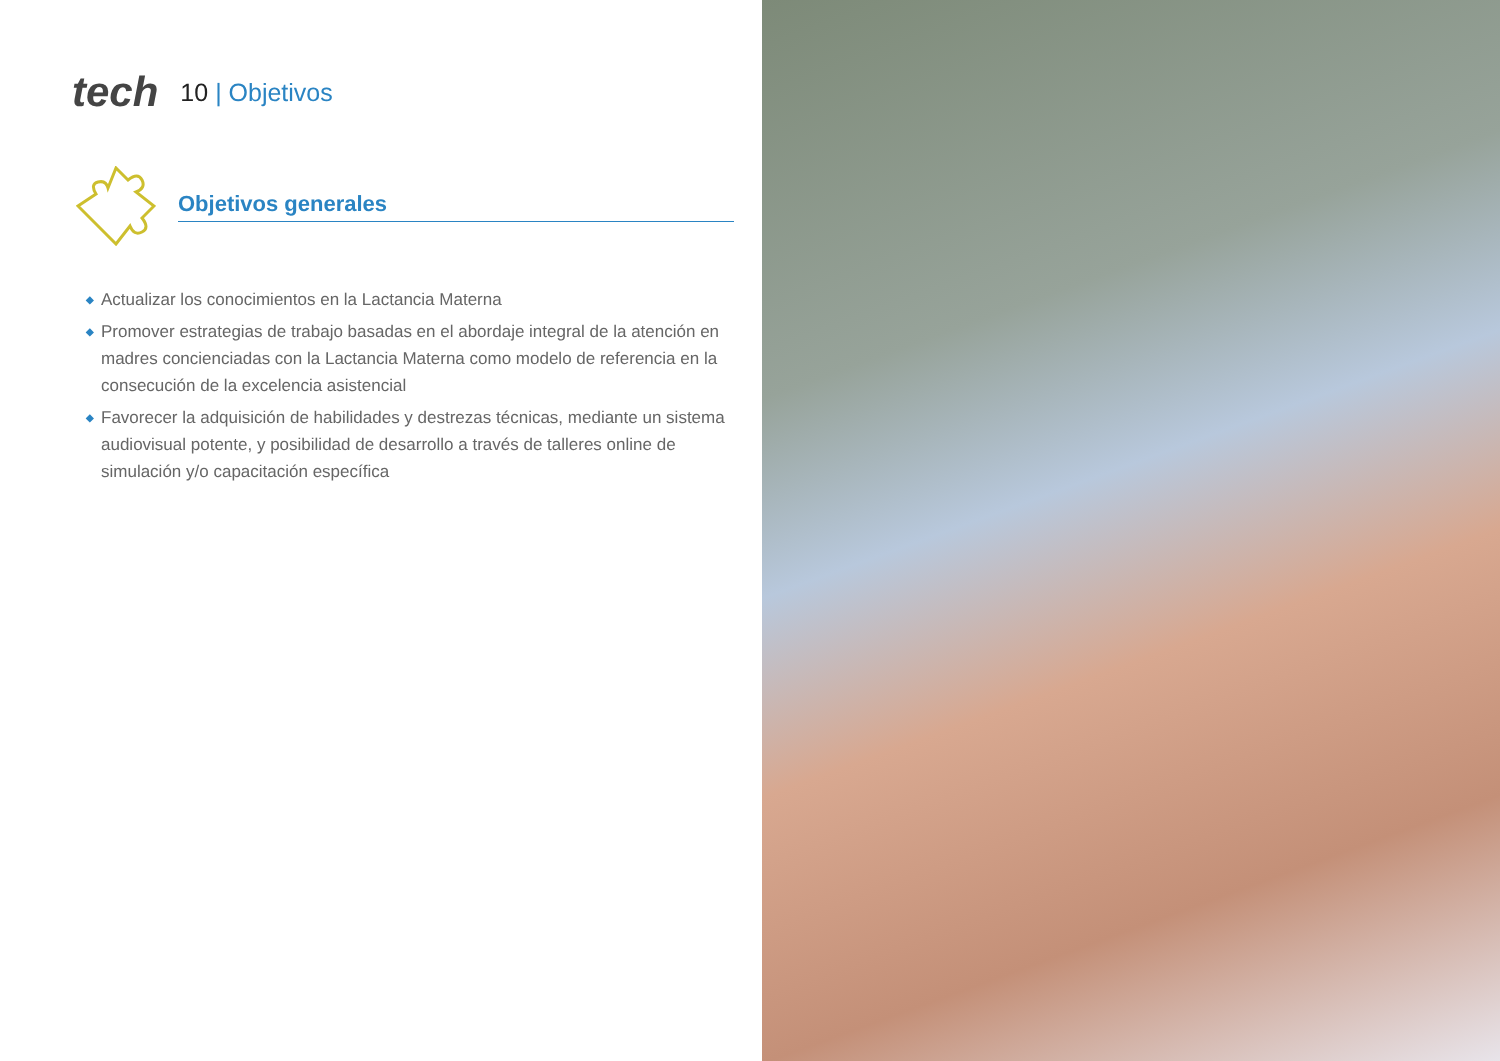tech
10 | Objetivos
Objetivos generales
◆ Actualizar los conocimientos en la Lactancia Materna
◆ Promover estrategias de trabajo basadas en el abordaje integral de la atención en madres concienciadas con la Lactancia Materna como modelo de referencia en la consecución de la excelencia asistencial
◆ Favorecer la adquisición de habilidades y destrezas técnicas, mediante un sistema audiovisual potente, y posibilidad de desarrollo a través de talleres online de simulación y/o capacitación específica